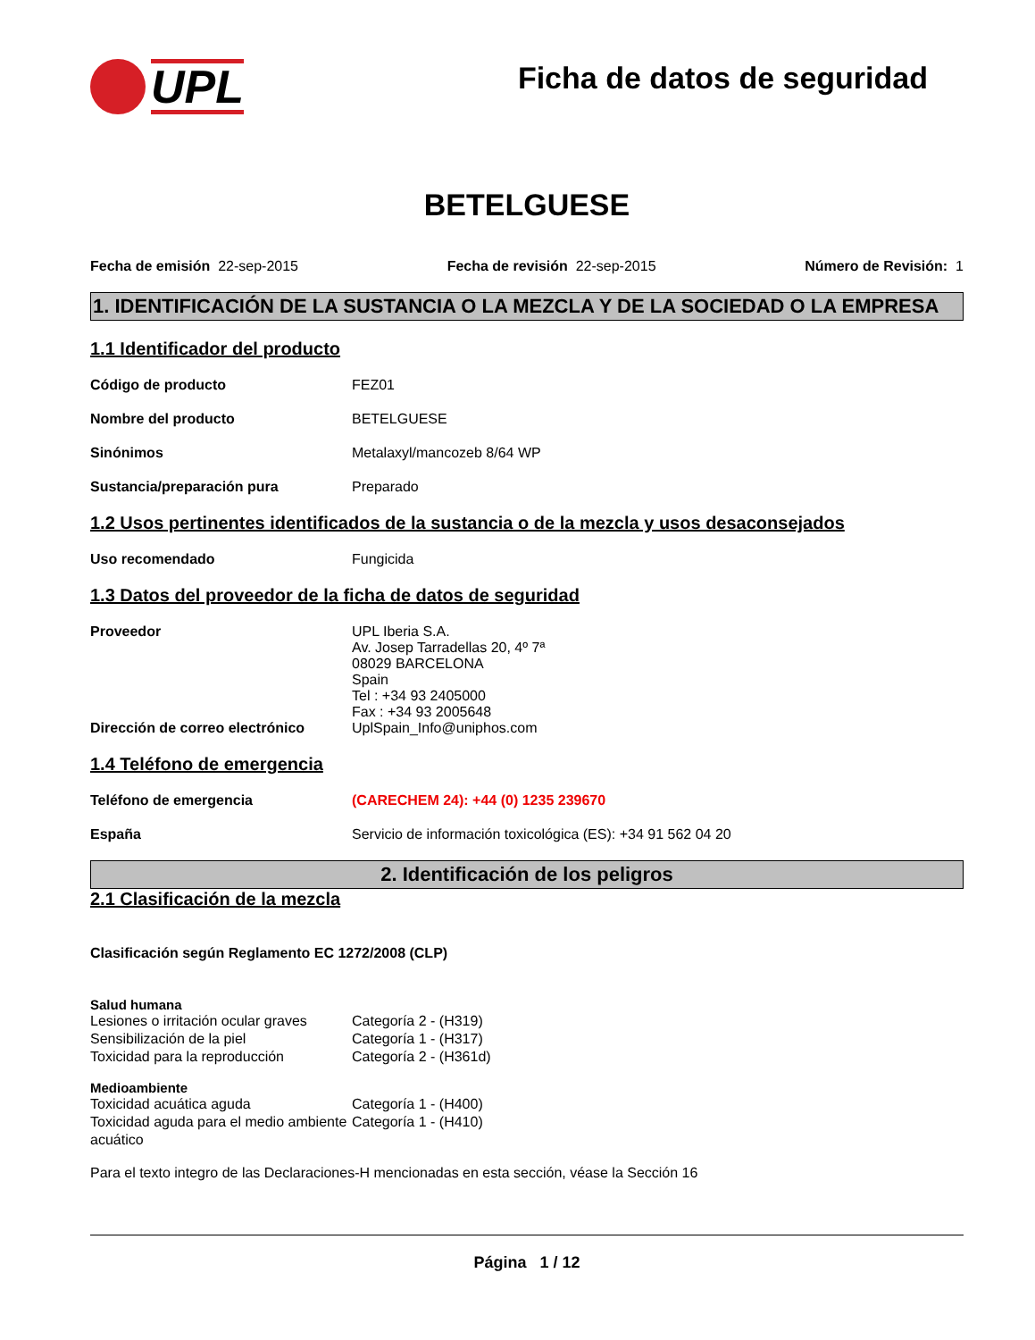UPL
Ficha de datos de seguridad
BETELGUESE
Fecha de emisión 22-sep-2015 Fecha de revisión 22-sep-2015 Número de Revisión: 1
1. IDENTIFICACIÓN DE LA SUSTANCIA O LA MEZCLA Y DE LA SOCIEDAD O LA EMPRESA
1.1 Identificador del producto
Código de producto FEZ01
Nombre del producto BETELGUESE
Sinónimos Metalaxyl/mancozeb 8/64 WP
Sustancia/preparación pura Preparado
1.2 Usos pertinentes identificados de la sustancia o de la mezcla y usos desaconsejados
Uso recomendado Fungicida
1.3 Datos del proveedor de la ficha de datos de seguridad
Proveedor UPL Iberia S.A.
Av. Josep Tarradellas 20, 4º 7ª
08029 BARCELONA
Spain
Tel : +34 93 2405000
Fax : +34 93 2005648
Dirección de correo electrónico
UplSpain_Info@uniphos.com
1.4 Teléfono de emergencia
Teléfono de emergencia (CARECHEM 24): +44 (0) 1235 239670
España Servicio de información toxicológica (ES): +34 91 562 04 20
2. Identificación de los peligros
2.1 Clasificación de la mezcla
Clasificación según Reglamento EC 1272/2008 (CLP)
Salud humana
Lesiones o irritación ocular graves
Categoría 2 - (H319)
Sensibilización de la piel Categoría 1 - (H317)
Toxicidad para la reproducción Categoría 2 - (H361d)
Medioambiente
Toxicidad acuática aguda Categoría 1 - (H400)
Toxicidad aguda para el medio ambiente acuático
Categoría 1 - (H410)
Para el texto integro de las Declaraciones-H mencionadas en esta sección, véase la Sección 16
Página 1 / 12